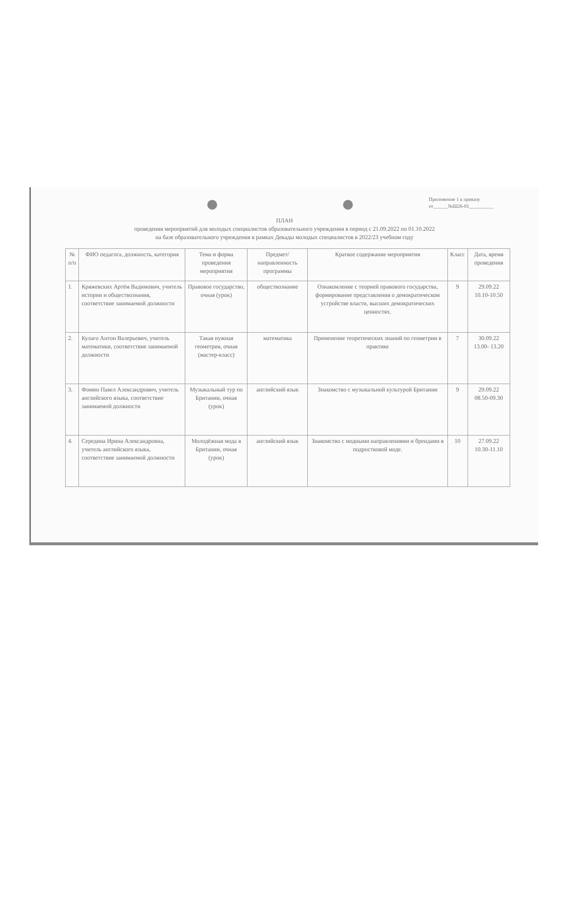Приложение 1 к приказу
от______№Ш26-01__________
ПЛАН
проведения мероприятий для молодых специалистов образовательного учреждения в период с 21.09.2022 по 01.10.2022
на базе образовательного учреждения в рамках Декады молодых специалистов в 2022/23 учебном году
| № п/п | ФИО педагога, должность, категория | Тема и форма проведения мероприятия | Предмет/ направленность программы | Краткое содержание мероприятия | Класс | Дата, время проведения |
| --- | --- | --- | --- | --- | --- | --- |
| 1. | Кряжевских Артём Вадимович, учитель истории и обществознания, соответствие занимаемой должности | Правовое государство, очная (урок) | обществознание | Ознакомление с теорией правового государства, формирование представления о демократическом устройстве власти, высших демократических ценностях. | 9 | 29.09.22 10.10-10.50 |
| 2. | Кулаго Антон Валерьевич, учитель математики, соответствие занимаемой должности | Такая нужная геометрия, очная (мастер-класс) | математика | Применение теоретических знаний по геометрии в практике | 7 | 30.09.22 13.00- 13.20 |
| 3. | Фомин Павел Александрович, учитель английского языка, соответствие занимаемой должности | Музыкальный тур по Британии, очная (урок) | английский язык | Знакомство с музыкальной культурой Британии | 9 | 29.09.22 08.50-09.30 |
| 4. | Середина Ирина Александровна, учитель английского языка, соответствие занимаемой должности | Молодёжная мода в Британии, очная (урок) | английский язык | Знакомство с модными направлениями и брендами в подростковой моде. | 10 | 27.09.22 10.30-11.10 |